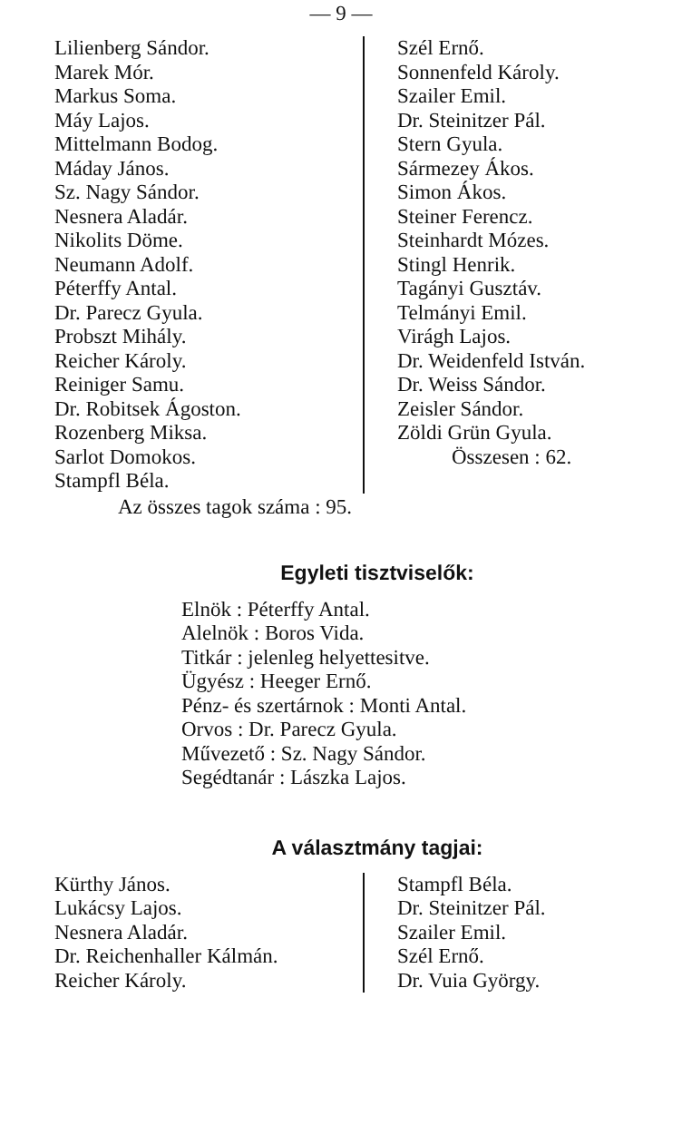— 9 —
Lilienberg Sándor.
Marek Mór.
Markus Soma.
Máy Lajos.
Mittelmann Bodog.
Máday János.
Sz. Nagy Sándor.
Nesnera Aladár.
Nikolits Döme.
Neumann Adolf.
Péterffy Antal.
Dr. Parecz Gyula.
Probszt Mihály.
Reicher Károly.
Reiniger Samu.
Dr. Robitsek Ágoston.
Rozenberg Miksa.
Sarlot Domokos.
Stampfl Béla.
Szél Ernő.
Sonnenfeld Károly.
Szailer Emil.
Dr. Steinitzer Pál.
Stern Gyula.
Sármezey Ákos.
Simon Ákos.
Steiner Ferencz.
Steinhardt Mózes.
Stingl Henrik.
Tagányi Gusztáv.
Telmányi Emil.
Virágh Lajos.
Dr. Weidenfeld István.
Dr. Weiss Sándor.
Zeisler Sándor.
Zöldi Grün Gyula.
Összesen : 62.
Az összes tagok száma : 95.
Egyleti tisztviselők:
Elnök : Péterffy Antal.
Alelnök : Boros Vida.
Titkár : jelenleg helyettesitve.
Ügyész : Heeger Ernő.
Pénz- és szertárnok : Monti Antal.
Orvos : Dr. Parecz Gyula.
Művezető : Sz. Nagy Sándor.
Segédtanár : Lászka Lajos.
A választmány tagjai:
Kürthy János.
Lukácsy Lajos.
Nesnera Aladár.
Dr. Reichenhaller Kálmán.
Reicher Károly.
Stampfl Béla.
Dr. Steinitzer Pál.
Szailer Emil.
Szél Ernő.
Dr. Vuia György.